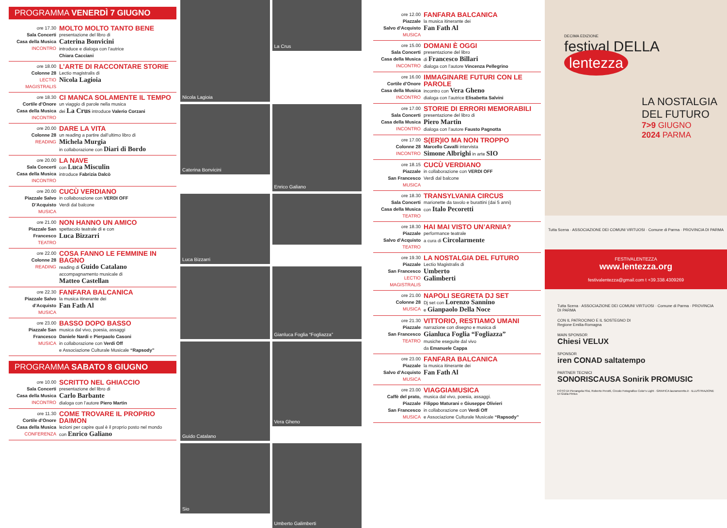PROGRAMMA VENERDÌ 7 GIUGNO
ore 17.30
Sala Concerti
Casa della Musica
INCONTRO
MOLTO MOLTO TANTO BENE
presentazione del libro di
Caterina Bonvicini
introduce e dialoga con l’autrice
Chiara Cacciani
ore 18.00
Colonne 28
LECTIO MAGISTRALIS
L’ARTE DI RACCONTARE STORIE
Lectio magistralis di
Nicola Lagioia
ore 18.30
Cortile d’Onore
Casa della Musica
INCONTRO
CI MANCA SOLAMENTE IL TEMPO
un viaggio di parole nella musica
dei La Crus introduce Valerio Corzani
ore 20.00
Colonne 28
READING
DARE LA VITA
un reading a partire dall’ultimo libro di
Michela Murgia
in collaborazione con Diari di Bordo
ore 20.00
Sala Concerti
Casa della Musica
INCONTRO
LA NAVE
con Luca Misculin
introduce Fabrizia Dalcò
ore 20.00
Piazzale Salvo D’Acquisto
MUSICA
CUCÙ VERDIANO
in collaborazione con VERDI OFF
Verdi dal balcone
ore 21.00
Piazzale San Francesco
TEATRO
NON HANNO UN AMICO
spettacolo teatrale di e con
Luca Bizzarri
ore 22.00
Colonne 28
READING
COSA FANNO LE FEMMINE IN BAGNO
reading di Guido Catalano
accompagnamento musicale di
Matteo Castellan
ore 22.30
Piazzale Salvo d’Acquisto
MUSICA
FANFARA BALCANICA
la musica itinerante dei
Fan Fath Al
ore 23.00
Piazzale San Francesco
MUSICA
BASSO DOPO BASSO
musica dal vivo, poesia, assaggi
Daniele Nardi e Pierpaolo Casoni
in collaborazione con Verdi Off
e Associazione Culturale Musicale “Rapsody”
PROGRAMMA SABATO 8 GIUGNO
ore 10.00
Sala Concerti
Casa della Musica
INCONTRO
SCRITTO NEL GHIACCIO
presentazione del libro di
Carlo Barbante
dialoga con l’autore Piero Martin
ore 11.30
Cortile d’Onore
Casa della Musica
CONFERENZA
COME TROVARE IL PROPRIO DAIMON
lezioni per capire qual è il proprio posto nel mondo
con Enrico Galiano
Nicola Lagioia
La Crus
Caterina Bonvicini
Enrico Galiano
Luca Bizzarri
Gianluca Foglia “Fogliazza”
Guido Catalano
Vera Gheno
Sio
Umberto Galimberti
ore 12.00
Piazzale
Salvo d’Acquisto
MUSICA
FANFARA BALCANICA
la musica itinerante dei
Fan Fath Al
ore 15.00
Sala Concerti
Casa della Musica
INCONTRO
DOMANI È OGGI
presentazione del libro
di Francesco Billari
dialoga con l’autore Vincenza Pellegrino
ore 16.00
Cortile d’Onore
Casa della Musica
INCONTRO
IMMAGINARE FUTURI CON LE PAROLE
incontro con Vera Gheno
dialoga con l’autrice Elisabetta Salvini
ore 17.00
Sala Concerti
Casa della Musica
INCONTRO
STORIE DI ERRORI MEMORABILI
presentazione del libro di
Piero Martin
dialoga con l’autore Fausto Pagnotta
ore 17.00
Colonne 28
INCONTRO
S(ER)IO MA NON TROPPO
Marcello Cavalli intervista
Simone Albrighi in arte SIO
ore 18.15
Piazzale
San Francesco
MUSICA
CUCÙ VERDIANO
in collaborazione con VERDI OFF
Verdi dal balcone
ore 18.30
Sala Concerti
Casa della Musica
TEATRO
TRANSYLVANIA CIRCUS
marionette da tavolo e burattini (dai 5 anni)
con Italo Pecoretti
ore 18.30
Piazzale
Salvo d’Acquisto
TEATRO
HAI MAI VISTO UN’ARNIA?
performance teatrale
a cura di Circolarmente
ore 19.30
Piazzale
San Francesco
LECTIO MAGISTRALIS
LA NOSTALGIA DEL FUTURO
Lectio Magistralis di
Umberto
Galimberti
ore 21.00
Colonne 28
MUSICA
NAPOLI SEGRETA DJ SET
Dj set con Lorenzo Sannino
e Gianpaolo Della Noce
ore 21.30
Piazzale
San Francesco
TEATRO
VITTORIO, RESTIAMO UMANI
narrazione con disegno e musica di
Gianluca Foglia “Fogliazza”
musiche eseguite dal vivo
da Emanuele Cappa
ore 23.00
Piazzale
Salvo d’Acquisto
MUSICA
FANFARA BALCANICA
la musica itinerante dei
Fan Fath Al
ore 23.00
Caffè del prato,
Piazzale
San Francesco
MUSICA
VIAGGIAMUSICA
musica dal vivo, poesia, assaggi.
Filippo Maturani e Giuseppe Olivieri
in collaborazione con Verdi Off
e Associazione Culturale Musicale “Rapsody”
DECIMA EDIZIONE
festival DELLA lentezza
LA NOSTALGIA DEL FUTURO
7>9 GIUGNO
2024 PARMA
Tutta Scena · ASSOCIAZIONE DEI COMUNI VIRTUOSI · Comune di Parma · PROVINCIA DI PARMA
FESTIVALENTEZZA
www.lentezza.org
festivalentezza@gmail.com t +39.338.4309269
Tutta Scena · ASSOCIAZIONE DEI COMUNI VIRTUOSI · Comune di Parma · PROVINCIA DI PARMA
CON IL PATROCINIO E IL SOSTEGNO DI
Regione Emilia-Romagna
MAIN SPONSOR
Chiesi VELUX
SPONSOR
iren CONAD saltatempo
PARTNER TECNICI
SONORISCAUSA Sonirik PROMUSIC
FOTO DI Pierangela Flisi, Roberto Perotti, Circolo Fotografico Color's Light · GRAFICA lauramoretto.it · ILLUSTRAZIONE DI Giulia Pintus